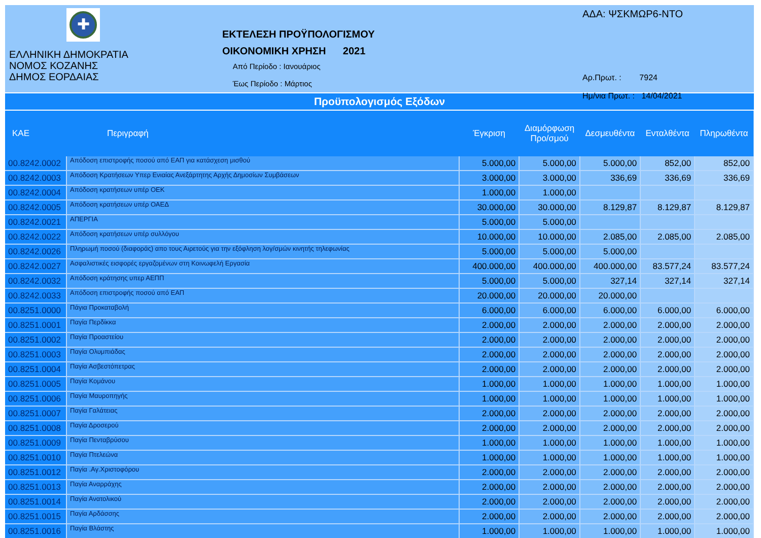✚
ΕΛΛΗΝΙΚΗ ΔΗΜΟΚΡΑΤΙΑ
ΝΟΜΟΣ ΚΟΖΑΝΗΣ
ΔΗΜΟΣ ΕΟΡΔΑΙΑΣ
ΕΚΤΕΛΕΣΗ ΠΡΟΫΠΟΛΟΓΙΣΜΟΥ
ΟΙΚΟΝΟΜΙΚΗ ΧΡΗΣΗ 2021
Από Περίοδο : Ιανουάριος
Έως Περίοδο : Μάρτιος
ΑΔΑ: ΨΣΚΜΩΡ6-ΝΤΟ
Αρ.Πρωτ. : 7924
Ημ/νια Πρωτ. : 14/04/2021
Προϋπολογισμός Εξόδων
| ΚΑΕ | Περιγραφή | Έγκριση | Διαμόρφωση Προ/σμού | Δεσμευθέντα | Ενταλθέντα | Πληρωθέντα |
| --- | --- | --- | --- | --- | --- | --- |
| 00.8242.0002 | Απόδοση επιστροφής ποσού από ΕΑΠ για κατάσχεση μισθού | 5.000,00 | 5.000,00 | 5.000,00 | 852,00 | 852,00 |
| 00.8242.0003 | Απόδοση Κρατήσεων Υπερ Ενιαίας Ανεξάρτητης Αρχής Δημοσίων Συμβάσεων | 3.000,00 | 3.000,00 | 336,69 | 336,69 | 336,69 |
| 00.8242.0004 | Απόδοση κρατήσεων υπέρ ΟΕΚ | 1.000,00 | 1.000,00 | | | |
| 00.8242.0005 | Απόδοση κρατήσεων υπέρ ΟΑΕΔ | 30.000,00 | 30.000,00 | 8.129,87 | 8.129,87 | 8.129,87 |
| 00.8242.0021 | ΑΠΕΡΓΙΑ | 5.000,00 | 5.000,00 | | | |
| 00.8242.0022 | Απόδοση κρατήσεων υπέρ συλλόγου | 10.000,00 | 10.000,00 | 2.085,00 | 2.085,00 | 2.085,00 |
| 00.8242.0026 | Πληρωμή ποσού (διαφοράς) απο τους Αιρετούς για την εξόφληση λογ/σμών κινητής τηλεφωνίας | 5.000,00 | 5.000,00 | 5.000,00 | | |
| 00.8242.0027 | Ασφαλιστικές εισφορές εργαζομένων στη Κοινωφελή Εργασία | 400.000,00 | 400.000,00 | 400.000,00 | 83.577,24 | 83.577,24 |
| 00.8242.0032 | Απόδοση κράτησης υπερ ΑΕΠΠ | 5.000,00 | 5.000,00 | 327,14 | 327,14 | 327,14 |
| 00.8242.0033 | Απόδοση επιστροφής ποσού από ΕΑΠ | 20.000,00 | 20.000,00 | 20.000,00 | | |
| 00.8251.0000 | Πάγια Προκαταβολή | 6.000,00 | 6.000,00 | 6.000,00 | 6.000,00 | 6.000,00 |
| 00.8251.0001 | Παγία Περδίκκα | 2.000,00 | 2.000,00 | 2.000,00 | 2.000,00 | 2.000,00 |
| 00.8251.0002 | Παγία Προαστείου | 2.000,00 | 2.000,00 | 2.000,00 | 2.000,00 | 2.000,00 |
| 00.8251.0003 | Παγία Ολυμπιάδας | 2.000,00 | 2.000,00 | 2.000,00 | 2.000,00 | 2.000,00 |
| 00.8251.0004 | Παγία Ασβεστόπετρας | 2.000,00 | 2.000,00 | 2.000,00 | 2.000,00 | 2.000,00 |
| 00.8251.0005 | Παγία Κομάνου | 1.000,00 | 1.000,00 | 1.000,00 | 1.000,00 | 1.000,00 |
| 00.8251.0006 | Παγία Μαυροπηγής | 1.000,00 | 1.000,00 | 1.000,00 | 1.000,00 | 1.000,00 |
| 00.8251.0007 | Παγία Γαλάτειας | 2.000,00 | 2.000,00 | 2.000,00 | 2.000,00 | 2.000,00 |
| 00.8251.0008 | Παγία Δροσερού | 2.000,00 | 2.000,00 | 2.000,00 | 2.000,00 | 2.000,00 |
| 00.8251.0009 | Παγία Πενταβρύσου | 1.000,00 | 1.000,00 | 1.000,00 | 1.000,00 | 1.000,00 |
| 00.8251.0010 | Παγία Πτελεώνα | 1.000,00 | 1.000,00 | 1.000,00 | 1.000,00 | 1.000,00 |
| 00.8251.0012 | Παγία .Αγ.Χριστοφόρου | 2.000,00 | 2.000,00 | 2.000,00 | 2.000,00 | 2.000,00 |
| 00.8251.0013 | Παγία Αναρράχης | 2.000,00 | 2.000,00 | 2.000,00 | 2.000,00 | 2.000,00 |
| 00.8251.0014 | Παγία Ανατολικού | 2.000,00 | 2.000,00 | 2.000,00 | 2.000,00 | 2.000,00 |
| 00.8251.0015 | Παγία Αρδάσσης | 2.000,00 | 2.000,00 | 2.000,00 | 2.000,00 | 2.000,00 |
| 00.8251.0016 | Παγία Βλάστης | 1.000,00 | 1.000,00 | 1.000,00 | 1.000,00 | 1.000,00 |